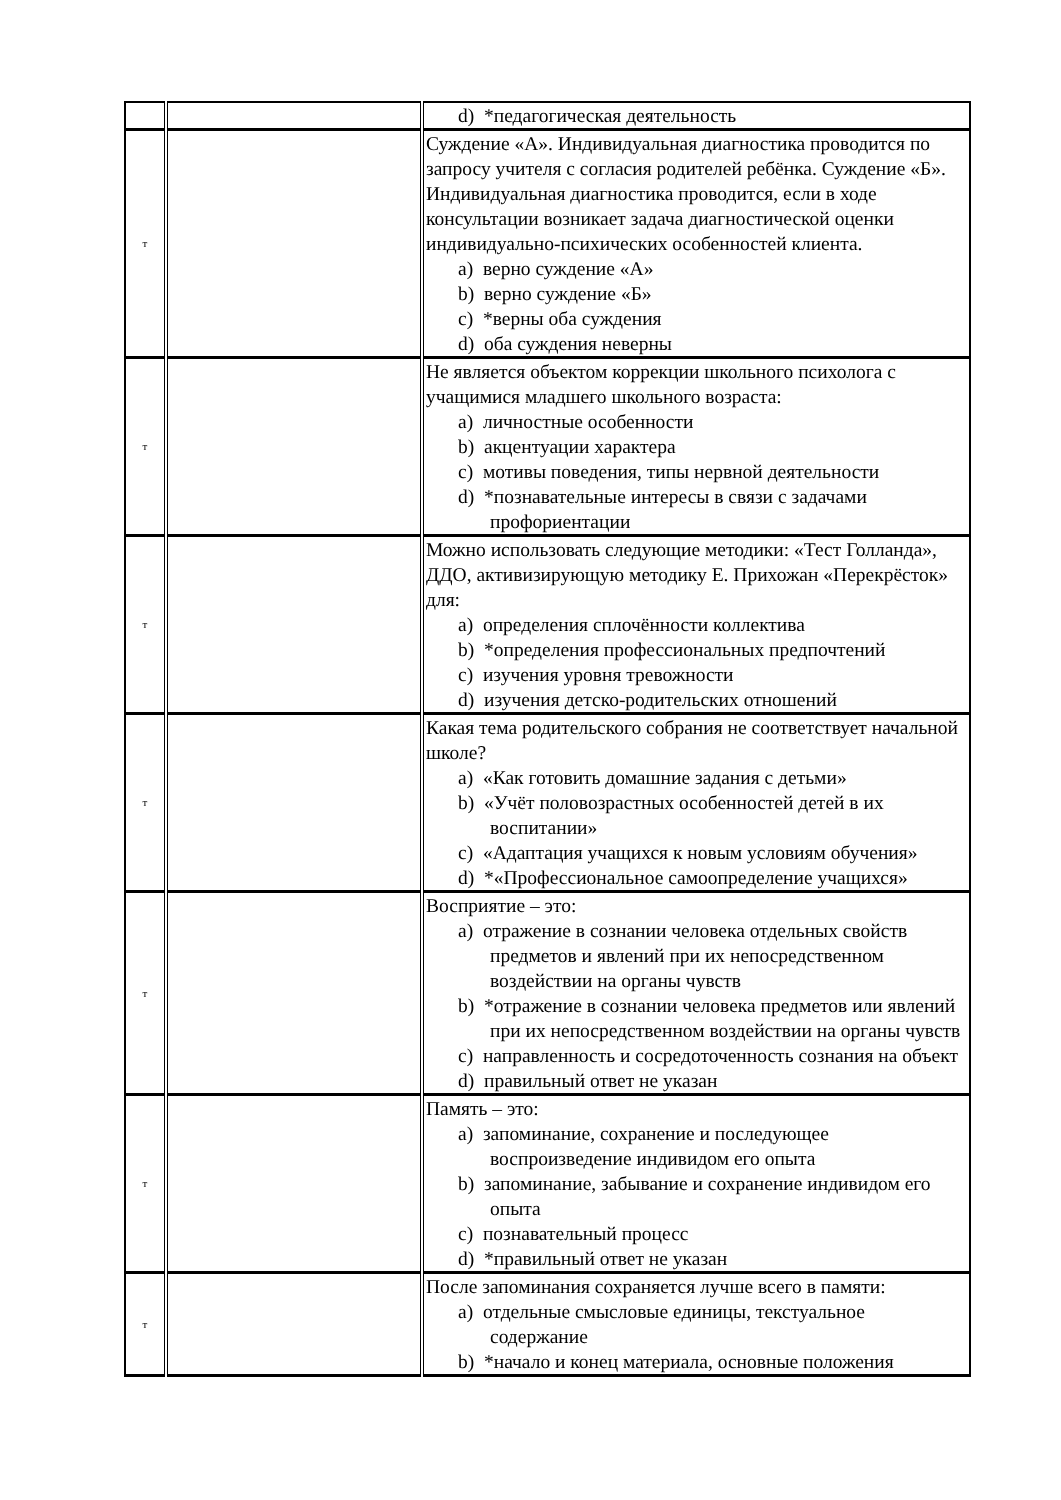| | | d) *педагогическая деятельность |
| т | | Суждение «А». Индивидуальная диагностика проводится по запросу учителя с согласия родителей ребёнка. Суждение «Б». Индивидуальная диагностика проводится, если в ходе консультации возникает задача диагностической оценки индивидуально-психических особенностей клиента. a) верно суждение «А» b) верно суждение «Б» c) *верны оба суждения d) оба суждения неверны |
| т | | Не является объектом коррекции школьного психолога с учащимися младшего школьного возраста: a) личностные особенности b) акцентуации характера c) мотивы поведения, типы нервной деятельности d) *познавательные интересы в связи с задачами профориентации |
| т | | Можно использовать следующие методики: «Тест Голланда», ДДО, активизирующую методику Е. Прихожан «Перекрёсток» для: a) определения сплочённости коллектива b) *определения профессиональных предпочтений c) изучения уровня тревожности d) изучения детско-родительских отношений |
| т | | Какая тема родительского собрания не соответствует начальной школе? a) «Как готовить домашние задания с детьми» b) «Учёт половозрастных особенностей детей в их воспитании» c) «Адаптация учащихся к новым условиям обучения» d) *«Профессиональное самоопределение учащихся» |
| т | | Восприятие – это: a) отражение в сознании человека отдельных свойств предметов и явлений при их непосредственном воздействии на органы чувств b) *отражение в сознании человека предметов или явлений при их непосредственном воздействии на органы чувств c) направленность и сосредоточенность сознания на объект d) правильный ответ не указан |
| т | | Память – это: a) запоминание, сохранение и последующее воспроизведение индивидом его опыта b) запоминание, забывание и сохранение индивидом его опыта c) познавательный процесс d) *правильный ответ не указан |
| т | | После запоминания сохраняется лучше всего в памяти: a) отдельные смысловые единицы, текстуальное содержание b) *начало и конец материала, основные положения |